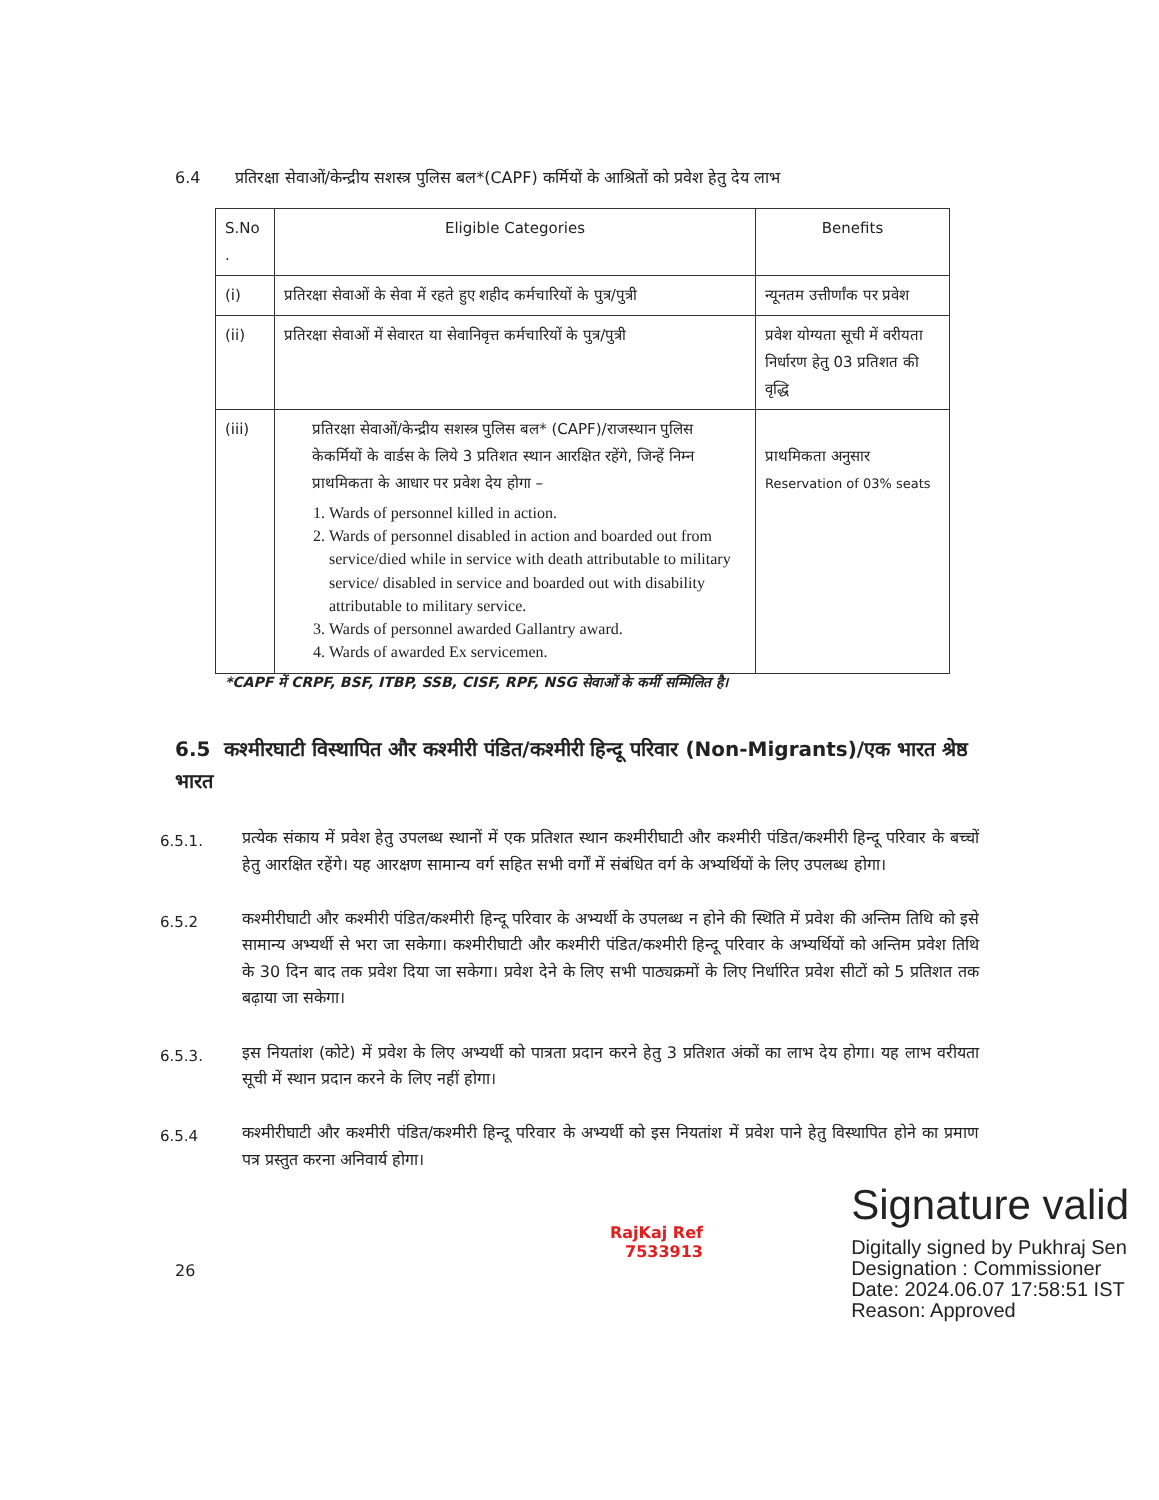6.4 प्रतिरक्षा सेवाओं/केन्द्रीय सशस्त्र पुलिस बल*(CAPF) कर्मियों के आश्रितों को प्रवेश हेतु देय लाभ
| S.No . | Eligible Categories | Benefits |
| (i) | प्रतिरक्षा सेवाओं के सेवा में रहते हुए शहीद कर्मचारियों के पुत्र/पुत्री | न्यूनतम उत्तीर्णांक पर प्रवेश |
| (ii) | प्रतिरक्षा सेवाओं में सेवारत या सेवानिवृत्त कर्मचारियों के पुत्र/पुत्री | प्रवेश योग्यता सूची में वरीयता निर्धारण हेतु 03 प्रतिशत की वृद्धि |
| (iii) | प्रतिरक्षा सेवाओं/केन्द्रीय सशस्त्र पुलिस बल* (CAPF)/राजस्थान पुलिस केकर्मियों के वार्डस के लिये 3 प्रतिशत स्थान आरक्षित रहेंगे, जिन्हें निम्न प्राथमिकता के आधार पर प्रवेश देय होगा – 1. Wards of personnel killed in action. 2. Wards of personnel disabled in action and boarded out from service/died while in service with death attributable to military service/ disabled in service and boarded out with disability attributable to military service. 3. Wards of personnel awarded Gallantry award. 4. Wards of awarded Ex servicemen. | प्राथमिकता अनुसार Reservation of 03% seats |
*CAPF में CRPF, BSF, ITBP, SSB, CISF, RPF, NSG सेवाओं के कर्मी सम्मिलित है।
6.5 कश्मीरघाटी विस्थापित और कश्मीरी पंडित/कश्मीरी हिन्दू परिवार (Non-Migrants)/एक भारत श्रेष्ठ भारत
6.5.1. प्रत्येक संकाय में प्रवेश हेतु उपलब्ध स्थानों में एक प्रतिशत स्थान कश्मीरीघाटी और कश्मीरी पंडित/कश्मीरी हिन्दू परिवार के बच्चों हेतु आरक्षित रहेंगे। यह आरक्षण सामान्य वर्ग सहित सभी वर्गों में संबंधित वर्ग के अभ्यर्थियों के लिए उपलब्ध होगा।
6.5.2 कश्मीरीघाटी और कश्मीरी पंडित/कश्मीरी हिन्दू परिवार के अभ्यर्थी के उपलब्ध न होने की स्थिति में प्रवेश की अन्तिम तिथि को इसे सामान्य अभ्यर्थी से भरा जा सकेगा। कश्मीरीघाटी और कश्मीरी पंडित/कश्मीरी हिन्दू परिवार के अभ्यर्थियों को अन्तिम प्रवेश तिथि के 30 दिन बाद तक प्रवेश दिया जा सकेगा। प्रवेश देने के लिए सभी पाठ्यक्रमों के लिए निर्धारित प्रवेश सीटों को 5 प्रतिशत तक बढ़ाया जा सकेगा।
6.5.3. इस नियतांश (कोटे) में प्रवेश के लिए अभ्यर्थी को पात्रता प्रदान करने हेतु 3 प्रतिशत अंकों का लाभ देय होगा। यह लाभ वरीयता सूची में स्थान प्रदान करने के लिए नहीं होगा।
6.5.4 कश्मीरीघाटी और कश्मीरी पंडित/कश्मीरी हिन्दू परिवार के अभ्यर्थी को इस नियतांश में प्रवेश पाने हेतु विस्थापित होने का प्रमाण पत्र प्रस्तुत करना अनिवार्य होगा।
RajKaj Ref
7533913
Signature valid
Digitally signed by Pukhraj Sen
Designation : Commissioner
Date: 2024.06.07 17:58:51 IST
Reason: Approved
26